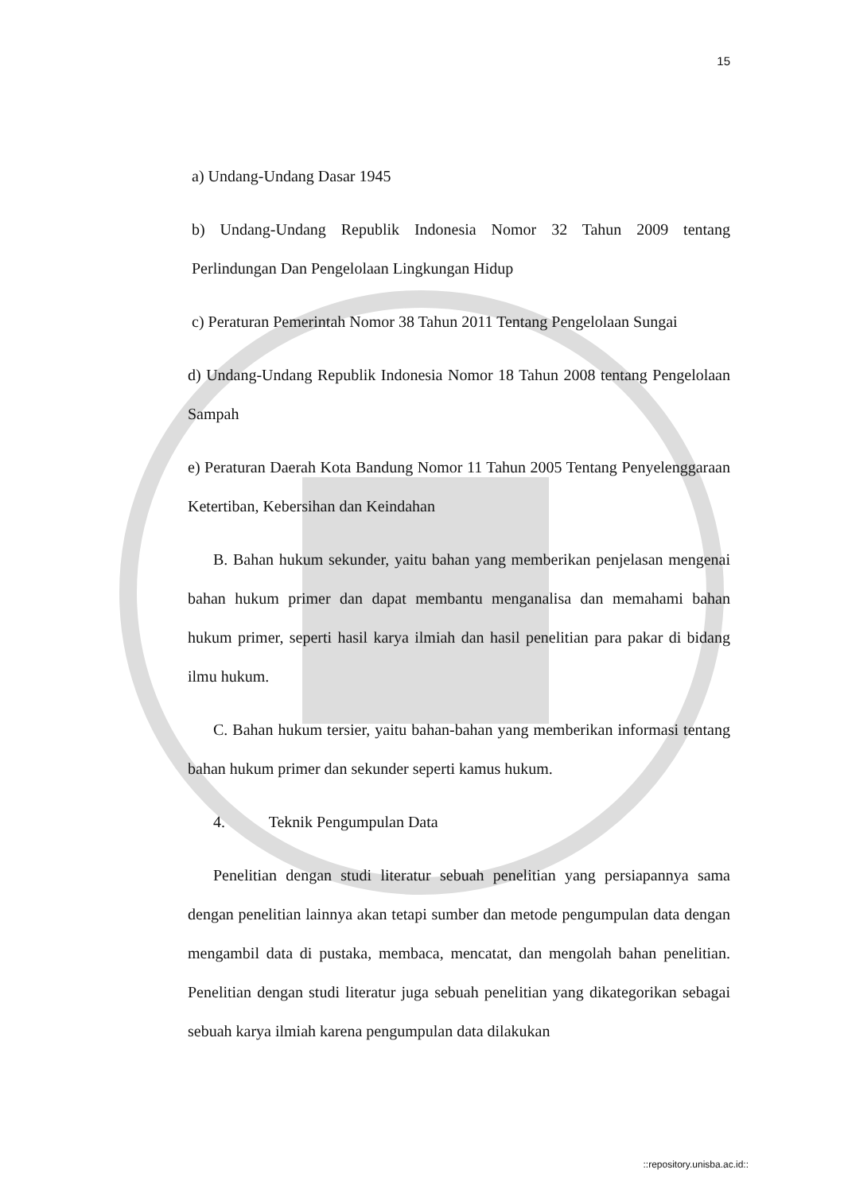15
a) Undang-Undang Dasar 1945
b) Undang-Undang Republik Indonesia Nomor 32 Tahun 2009 tentang Perlindungan Dan Pengelolaan Lingkungan Hidup
c) Peraturan Pemerintah Nomor 38 Tahun 2011 Tentang Pengelolaan Sungai
d) Undang-Undang Republik Indonesia Nomor 18 Tahun 2008 tentang Pengelolaan Sampah
e) Peraturan Daerah Kota Bandung Nomor 11 Tahun 2005 Tentang Penyelenggaraan Ketertiban, Kebersihan dan Keindahan
B. Bahan hukum sekunder, yaitu bahan yang memberikan penjelasan mengenai bahan hukum primer dan dapat membantu menganalisa dan memahami bahan hukum primer, seperti hasil karya ilmiah dan hasil penelitian para pakar di bidang ilmu hukum.
C. Bahan hukum tersier, yaitu bahan-bahan yang memberikan informasi tentang bahan hukum primer dan sekunder seperti kamus hukum.
4. Teknik Pengumpulan Data
Penelitian dengan studi literatur sebuah penelitian yang persiapannya sama dengan penelitian lainnya akan tetapi sumber dan metode pengumpulan data dengan mengambil data di pustaka, membaca, mencatat, dan mengolah bahan penelitian. Penelitian dengan studi literatur juga sebuah penelitian yang dikategorikan sebagai sebuah karya ilmiah karena pengumpulan data dilakukan
::repository.unisba.ac.id::